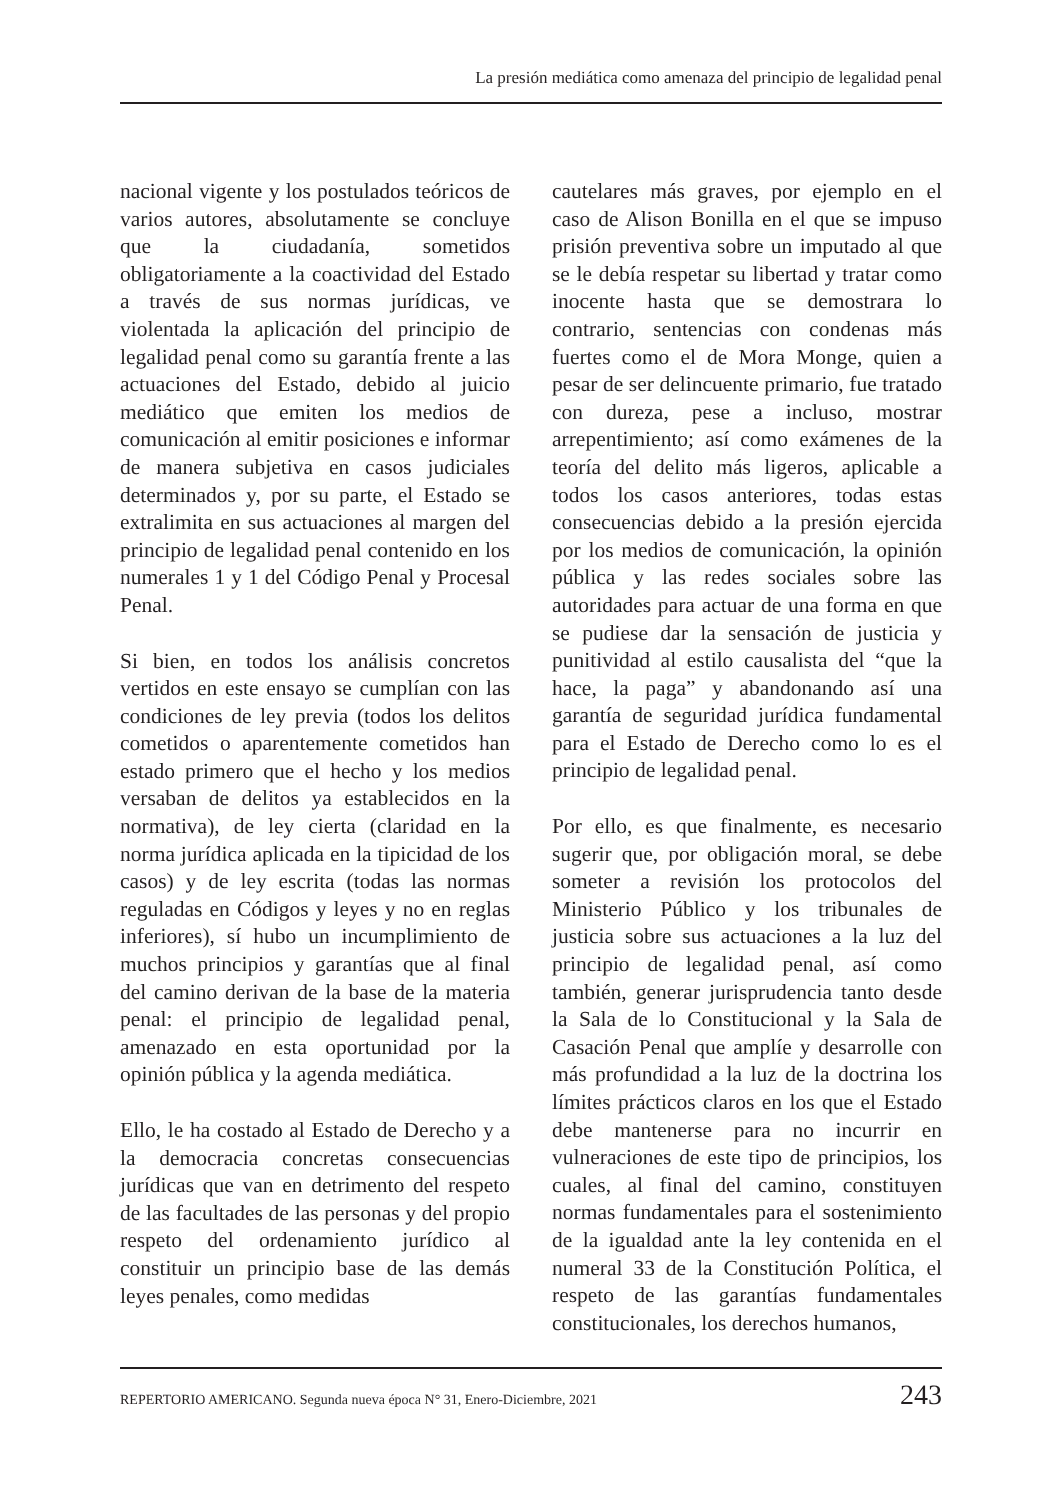La presión mediática como amenaza del principio de legalidad penal
nacional vigente y los postulados teóricos de varios autores, absolutamente se concluye que la ciudadanía, sometidos obligatoriamente a la coactividad del Estado a través de sus normas jurídicas, ve violentada la aplicación del principio de legalidad penal como su garantía frente a las actuaciones del Estado, debido al juicio mediático que emiten los medios de comunicación al emitir posiciones e informar de manera subjetiva en casos judiciales determinados y, por su parte, el Estado se extralimita en sus actuaciones al margen del principio de legalidad penal contenido en los numerales 1 y 1 del Código Penal y Procesal Penal.
Si bien, en todos los análisis concretos vertidos en este ensayo se cumplían con las condiciones de ley previa (todos los delitos cometidos o aparentemente cometidos han estado primero que el hecho y los medios versaban de delitos ya establecidos en la normativa), de ley cierta (claridad en la norma jurídica aplicada en la tipicidad de los casos) y de ley escrita (todas las normas reguladas en Códigos y leyes y no en reglas inferiores), sí hubo un incumplimiento de muchos principios y garantías que al final del camino derivan de la base de la materia penal: el principio de legalidad penal, amenazado en esta oportunidad por la opinión pública y la agenda mediática.
Ello, le ha costado al Estado de Derecho y a la democracia concretas consecuencias jurídicas que van en detrimento del respeto de las facultades de las personas y del propio respeto del ordenamiento jurídico al constituir un principio base de las demás leyes penales, como medidas
cautelares más graves, por ejemplo en el caso de Alison Bonilla en el que se impuso prisión preventiva sobre un imputado al que se le debía respetar su libertad y tratar como inocente hasta que se demostrara lo contrario, sentencias con condenas más fuertes como el de Mora Monge, quien a pesar de ser delincuente primario, fue tratado con dureza, pese a incluso, mostrar arrepentimiento; así como exámenes de la teoría del delito más ligeros, aplicable a todos los casos anteriores, todas estas consecuencias debido a la presión ejercida por los medios de comunicación, la opinión pública y las redes sociales sobre las autoridades para actuar de una forma en que se pudiese dar la sensación de justicia y punitividad al estilo causalista del “que la hace, la paga” y abandonando así una garantía de seguridad jurídica fundamental para el Estado de Derecho como lo es el principio de legalidad penal.
Por ello, es que finalmente, es necesario sugerir que, por obligación moral, se debe someter a revisión los protocolos del Ministerio Público y los tribunales de justicia sobre sus actuaciones a la luz del principio de legalidad penal, así como también, generar jurisprudencia tanto desde la Sala de lo Constitucional y la Sala de Casación Penal que amplíe y desarrolle con más profundidad a la luz de la doctrina los límites prácticos claros en los que el Estado debe mantenerse para no incurrir en vulneraciones de este tipo de principios, los cuales, al final del camino, constituyen normas fundamentales para el sostenimiento de la igualdad ante la ley contenida en el numeral 33 de la Constitución Política, el respeto de las garantías fundamentales constitucionales, los derechos humanos,
REPERTORIO AMERICANO. Segunda nueva época N° 31, Enero-Diciembre, 2021 243